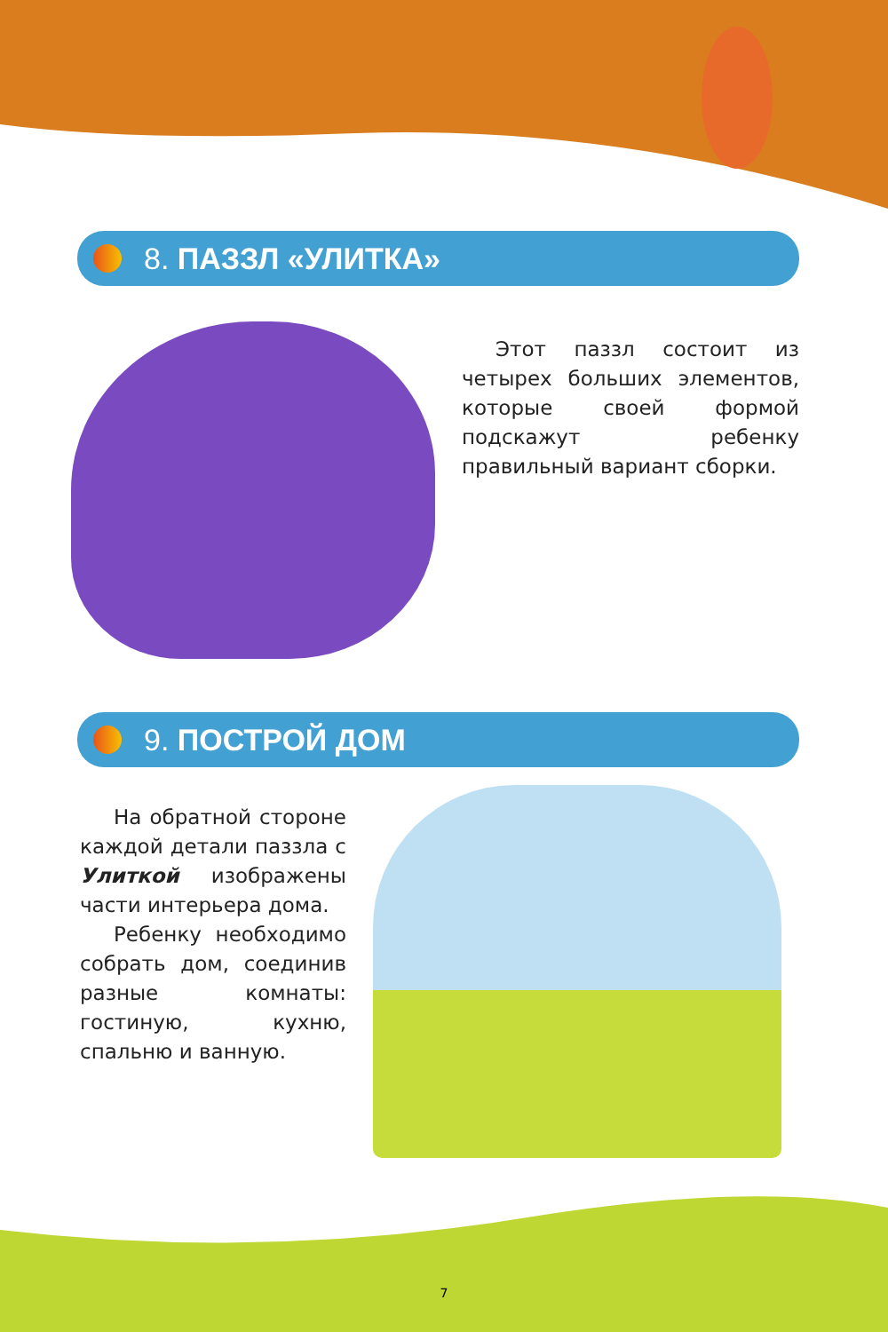8. ПАЗЗЛ «УЛИТКА»
Этот паззл состоит из четырех больших элементов, которые своей формой подскажут ребенку правильный вариант сборки.
9. ПОСТРОЙ ДОМ
На обратной стороне каждой детали паззла с Улиткой изображены части интерьера дома.
Ребенку необходимо собрать дом, соединив разные комнаты: гостиную, кухню, спальню и ванную.
7